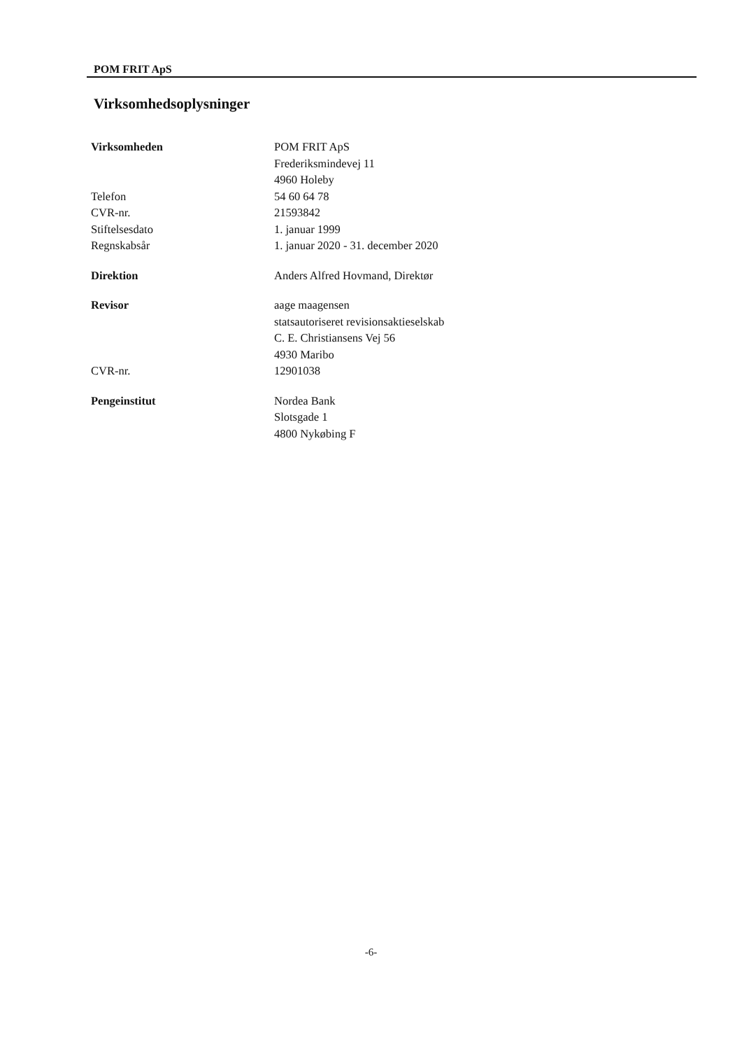POM FRIT ApS
Virksomhedsoplysninger
Virksomheden POM FRIT ApS
Frederiksmindevej 11
4960 Holeby
Telefon 54 60 64 78
CVR-nr. 21593842
Stiftelsesdato 1. januar 1999
Regnskabsår 1. januar 2020 - 31. december 2020
Direktion Anders Alfred Hovmand, Direktør
Revisor aage maagensen
statsautoriseret revisionsaktieselskab
C. E. Christiansens Vej 56
4930 Maribo
CVR-nr. 12901038
Pengeinstitut Nordea Bank
Slotsgade 1
4800 Nykøbing F
-6-